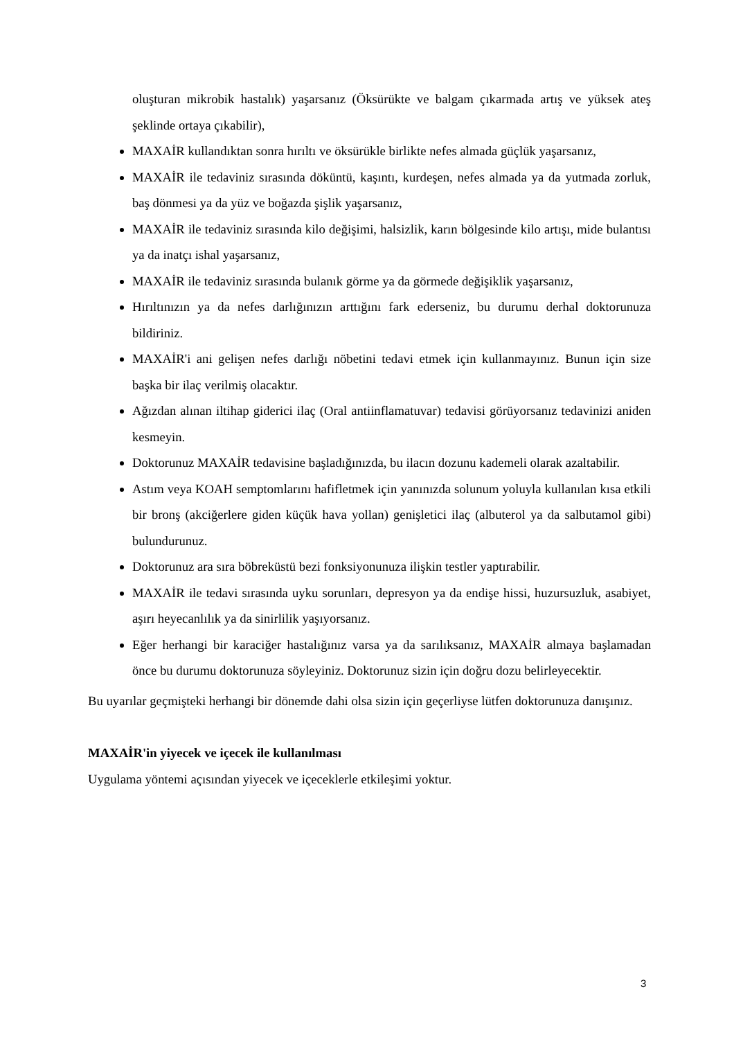oluşturan mikrobik hastalık) yaşarsanız (Öksürükte ve balgam çıkarmada artış ve yüksek ateş şeklinde ortaya çıkabilir),
MAXAİR kullandıktan sonra hırıltı ve öksürükle birlikte nefes almada güçlük yaşarsanız,
MAXAİR ile tedaviniz sırasında döküntü, kaşıntı, kurdeşen, nefes almada ya da yutmada zorluk, baş dönmesi ya da yüz ve boğazda şişlik yaşarsanız,
MAXAİR ile tedaviniz sırasında kilo değişimi, halsizlik, karın bölgesinde kilo artışı, mide bulantısı ya da inatçı ishal yaşarsanız,
MAXAİR ile tedaviniz sırasında bulanık görme ya da görmede değişiklik yaşarsanız,
Hırıltınızın ya da nefes darlığınızın arttığını fark ederseniz, bu durumu derhal doktorunuza bildiriniz.
MAXAİR'i ani gelişen nefes darlığı nöbetini tedavi etmek için kullanmayınız. Bunun için size başka bir ilaç verilmiş olacaktır.
Ağızdan alınan iltihap giderici ilaç (Oral antiinflamatuvar) tedavisi görüyorsanız tedavinizi aniden kesmeyin.
Doktorunuz MAXAİR tedavisine başladığınızda, bu ilacın dozunu kademeli olarak azaltabilir.
Astım veya KOAH semptomlarını hafifletmek için yanınızda solunum yoluyla kullanılan kısa etkili bir bronş (akciğerlere giden küçük hava yollan) genişletici ilaç (albuterol ya da salbutamol gibi) bulundurunuz.
Doktorunuz ara sıra böbreküstü bezi fonksiyonunuza ilişkin testler yaptırabilir.
MAXAİR ile tedavi sırasında uyku sorunları, depresyon ya da endişe hissi, huzursuzluk, asabiyet, aşırı heyecanlılık ya da sinirlilik yaşıyorsanız.
Eğer herhangi bir karaciğer hastalığınız varsa ya da sarılıksanız, MAXAİR almaya başlamadan önce bu durumu doktorunuza söyleyiniz. Doktorunuz sizin için doğru dozu belirleyecektir.
Bu uyarılar geçmişteki herhangi bir dönemde dahi olsa sizin için geçerliyse lütfen doktorunuza danışınız.
MAXAİR'in yiyecek ve içecek ile kullanılması
Uygulama yöntemi açısından yiyecek ve içeceklerle etkileşimi yoktur.
3